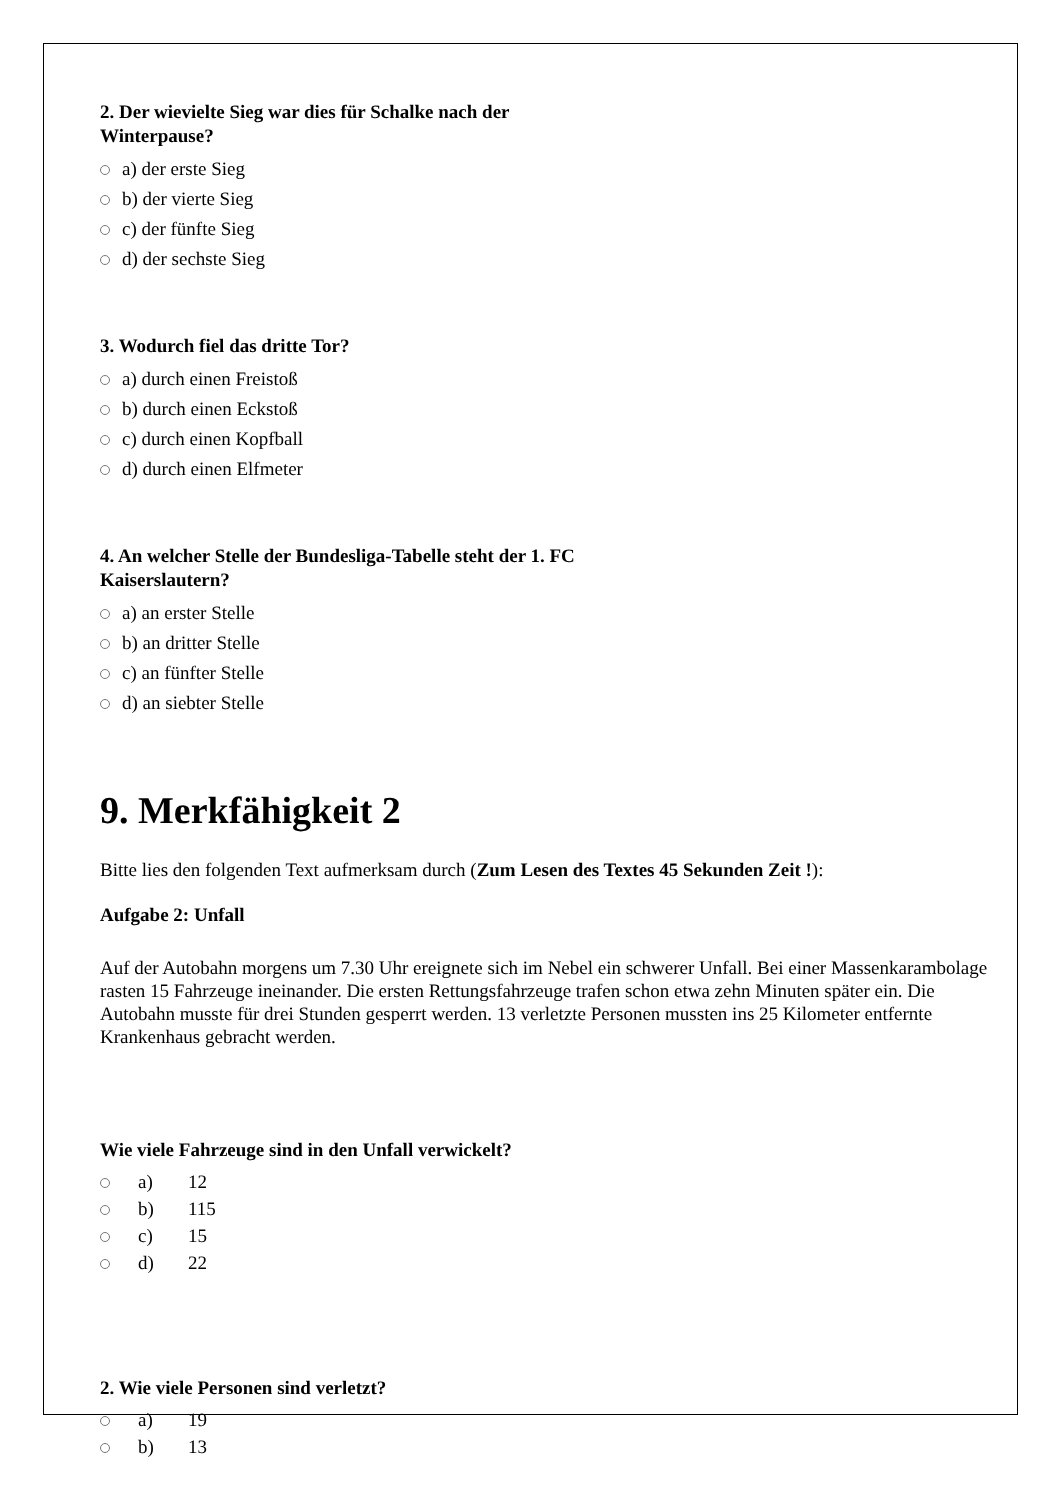2. Der wievielte Sieg war dies für Schalke nach der Winterpause?
a) der erste Sieg
b) der vierte Sieg
c) der fünfte Sieg
d) der sechste Sieg
3. Wodurch fiel das dritte Tor?
a) durch einen Freistoß
b) durch einen Eckstoß
c) durch einen Kopfball
d) durch einen Elfmeter
4. An welcher Stelle der Bundesliga-Tabelle steht der 1. FC Kaiserslautern?
a) an erster Stelle
b) an dritter Stelle
c) an fünfter Stelle
d) an siebter Stelle
9. Merkfähigkeit 2
Bitte lies den folgenden Text aufmerksam durch (Zum Lesen des Textes 45 Sekunden Zeit !):
Aufgabe 2: Unfall
Auf der Autobahn morgens um 7.30 Uhr ereignete sich im Nebel ein schwerer Unfall. Bei einer Massenkarambolage rasten 15 Fahrzeuge ineinander. Die ersten Rettungsfahrzeuge trafen schon etwa zehn Minuten später ein. Die Autobahn musste für drei Stunden gesperrt werden. 13 verletzte Personen mussten ins 25 Kilometer entfernte Krankenhaus gebracht werden.
Wie viele Fahrzeuge sind in den Unfall verwickelt?
a) 12
b) 115
c) 15
d) 22
2. Wie viele Personen sind verletzt?
a) 19
b) 13